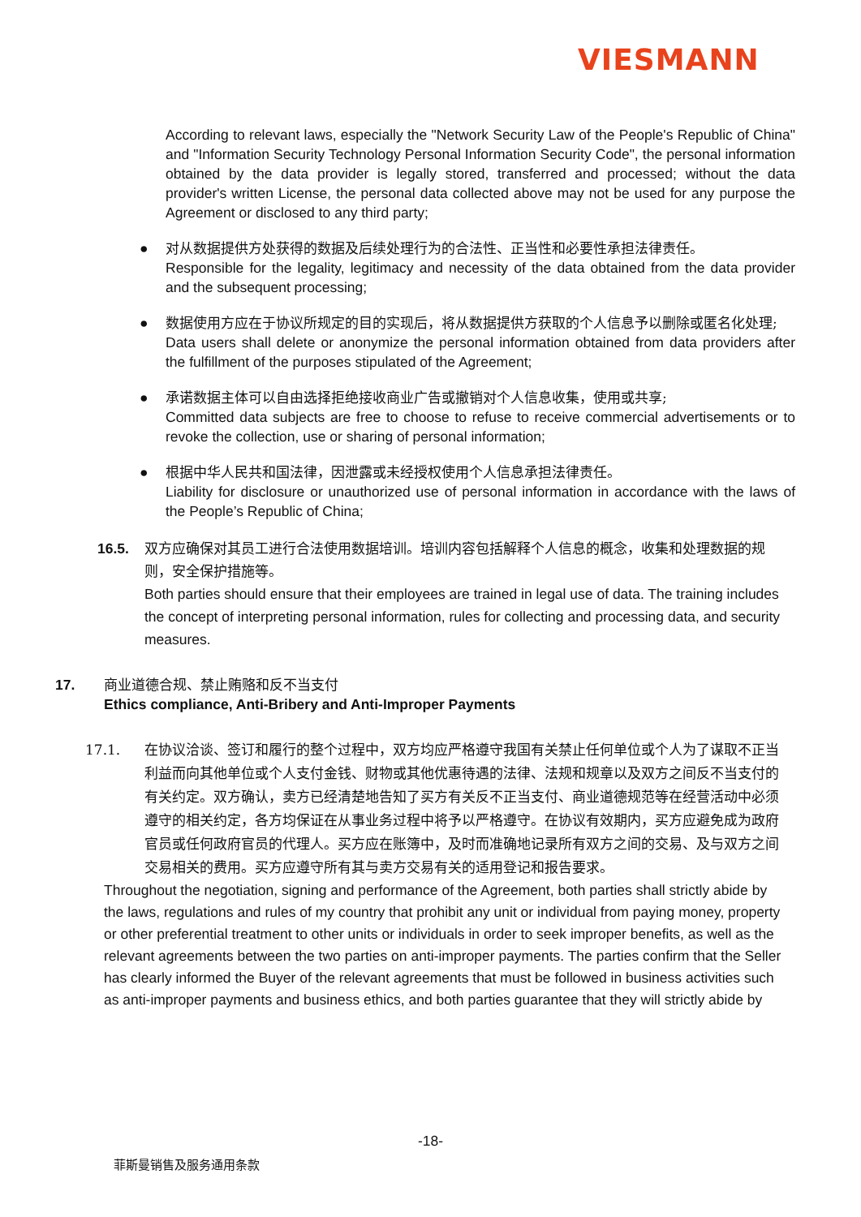VIESMANN
According to relevant laws, especially the "Network Security Law of the People's Republic of China" and "Information Security Technology Personal Information Security Code", the personal information obtained by the data provider is legally stored, transferred and processed; without the data provider's written License, the personal data collected above may not be used for any purpose the Agreement or disclosed to any third party;
● 对从数据提供方处获得的数据及后续处理行为的合法性、正当性和必要性承担法律责任。
Responsible for the legality, legitimacy and necessity of the data obtained from the data provider and the subsequent processing;
● 数据使用方应在于协议所规定的目的实现后，将从数据提供方获取的个人信息予以删除或匿名化处理;
Data users shall delete or anonymize the personal information obtained from data providers after the fulfillment of the purposes stipulated of the Agreement;
● 承诺数据主体可以自由选择拒绝接收商业广告或撤销对个人信息收集，使用或共享;
Committed data subjects are free to choose to refuse to receive commercial advertisements or to revoke the collection, use or sharing of personal information;
● 根据中华人民共和国法律，因泄露或未经授权使用个人信息承担法律责任。
Liability for disclosure or unauthorized use of personal information in accordance with the laws of the People’s Republic of China;
16.5. 双方应确保对其员工进行合法使用数据培训。培训内容包括解释个人信息的概念，收集和处理数据的规则，安全保护措施等。
Both parties should ensure that their employees are trained in legal use of data. The training includes the concept of interpreting personal information, rules for collecting and processing data, and security measures.
17. 商业道德合规、禁止贿赂和反不当支付
Ethics compliance, Anti-Bribery and Anti-Improper Payments
17.1. 在协议洽谈、签订和履行的整个过程中，双方均应严格遵守我国有关禁止任何单位或个人为了谋取不正当利益而向其他单位或个人支付金钱、财物或其他优惠待遇的法律、法规和规章以及双方之间反不当支付的有关约定。双方确认，卖方已经清楚地告知了买方有关反不正当支付、商业道德规范等在经营活动中必须遵守的相关约定，各方均保证在从事业务过程中将予以严格遵守。在协议有效期内，买方应避免成为政府官员或任何政府官员的代理人。买方应在账簿中，及时而准确地记录所有双方之间的交易、及与双方之间交易相关的费用。买方应遵守所有其与卖方交易有关的适用登记和报告要求。
Throughout the negotiation, signing and performance of the Agreement, both parties shall strictly abide by the laws, regulations and rules of my country that prohibit any unit or individual from paying money, property or other preferential treatment to other units or individuals in order to seek improper benefits, as well as the relevant agreements between the two parties on anti-improper payments. The parties confirm that the Seller has clearly informed the Buyer of the relevant agreements that must be followed in business activities such as anti-improper payments and business ethics, and both parties guarantee that they will strictly abide by
-18-
菲斯曼销售及服务通用条款